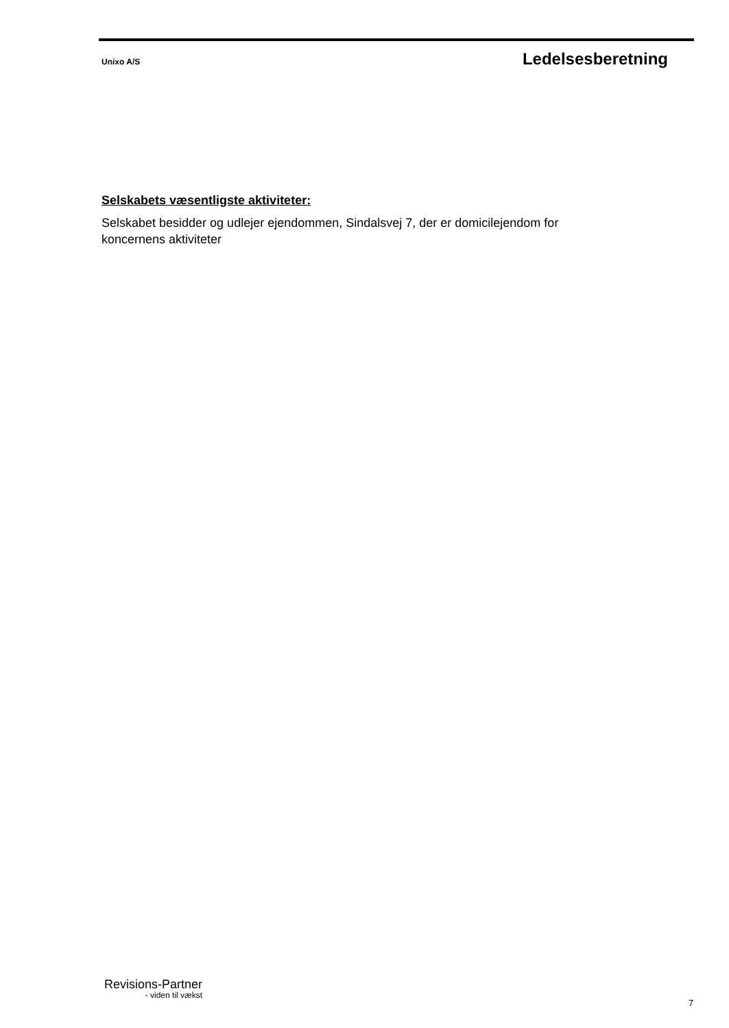Unixo A/S Ledelsesberetning
Selskabets væsentligste aktiviteter:
Selskabet besidder og udlejer ejendommen, Sindalsvej 7, der er domicilejendom for koncernens aktiviteter
Revisions-Partner
- viden til vækst
7